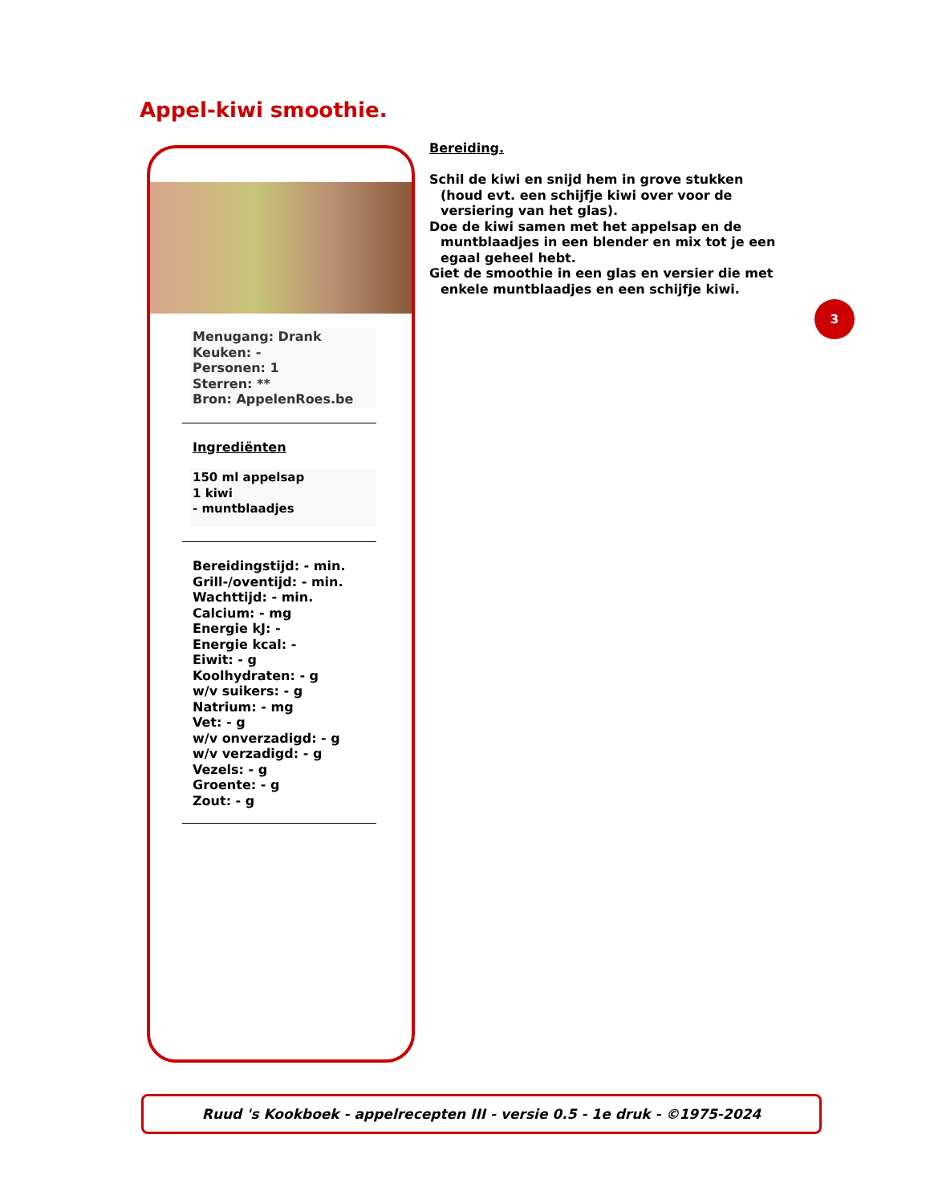Appel-kiwi smoothie.
Menugang: Drank
Keuken: -
Personen: 1
Sterren: **
Bron: AppelenRoes.be
Ingrediënten
150 ml appelsap
1 kiwi
- muntblaadjes
Bereidingstijd: - min.
Grill-/oventijd: - min.
Wachttijd: - min.
Calcium: - mg
Energie kJ: -
Energie kcal: -
Eiwit: - g
Koolhydraten: - g
w/v suikers: - g
Natrium: - mg
Vet: - g
w/v onverzadigd: - g
w/v verzadigd: - g
Vezels: - g
Groente: - g
Zout: - g
Bereiding.
Schil de kiwi en snijd hem in grove stukken (houd evt. een schijfje kiwi over voor de versiering van het glas).
Doe de kiwi samen met het appelsap en de muntblaadjes in een blender en mix tot je een egaal geheel hebt.
Giet de smoothie in een glas en versier die met enkele muntblaadjes en een schijfje kiwi.
3
Ruud 's Kookboek - appelrecepten III - versie 0.5 - 1e druk - ©1975-2024